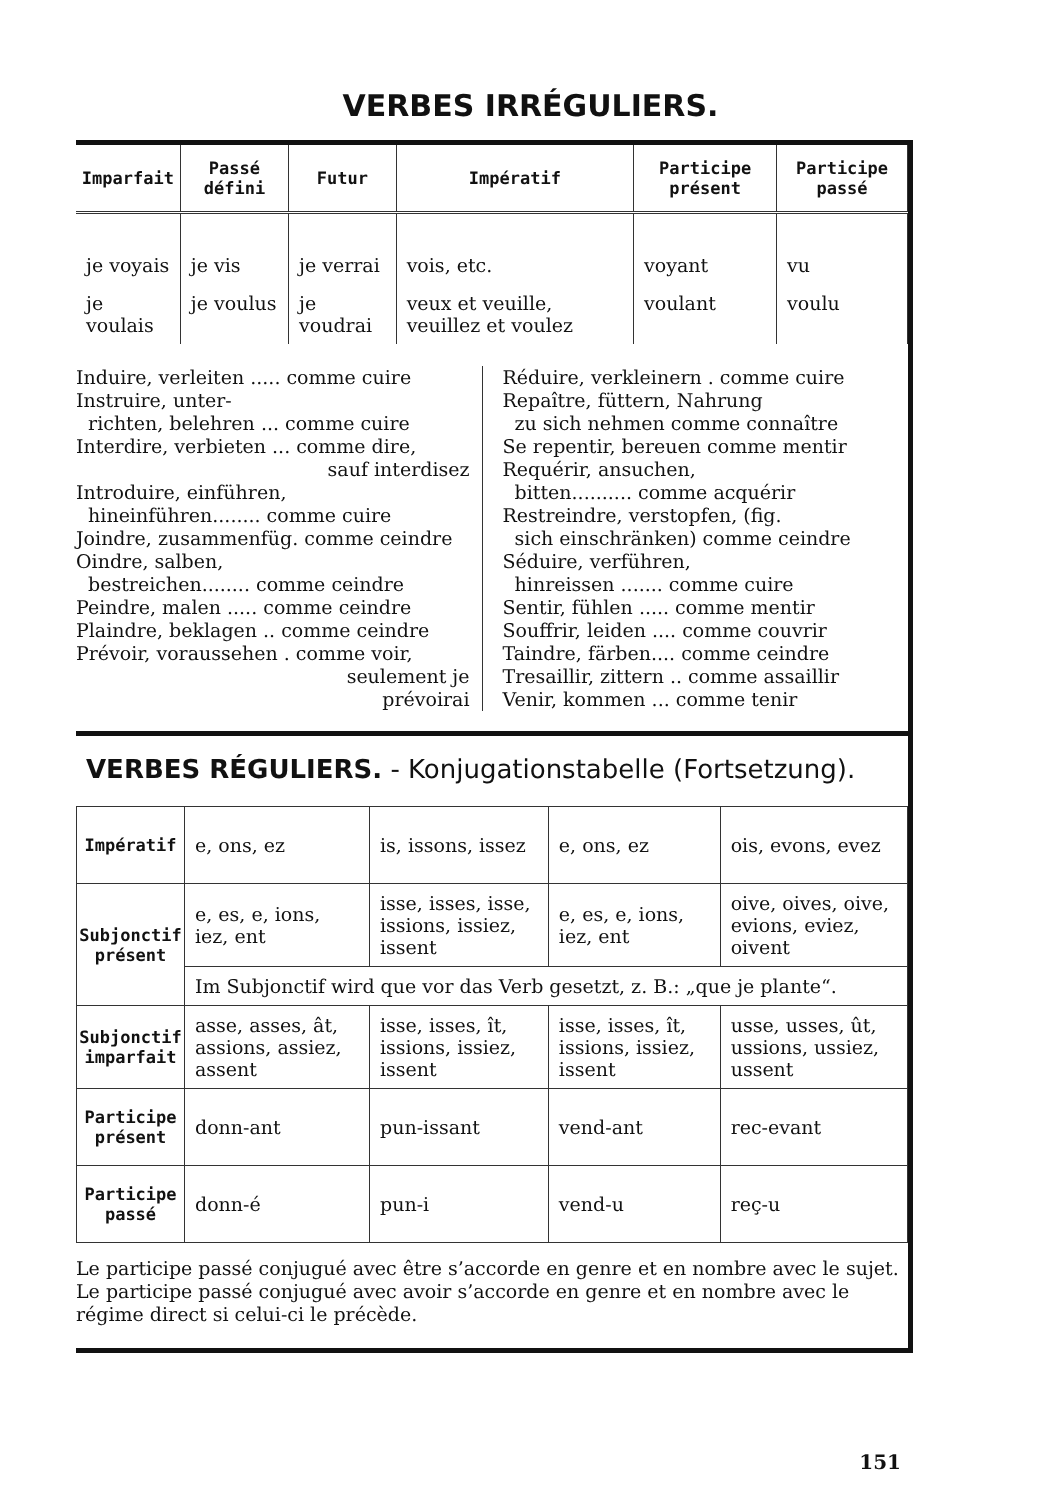VERBES IRRÉGULIERS.
| Imparfait | Passé défini | Futur | Impératif | Participe présent | Participe passé |
| --- | --- | --- | --- | --- | --- |
| je voyais | je vis | je verrai | vois, etc. | voyant | vu |
| je voulais | je voulus | je voudrai | veux et veuille, veuillez et voulez | voulant | voulu |
Induire, verleiten ..... comme cuire
Instruire, unter-
richten, belehren ... comme cuire
Interdire, verbieten ... comme dire,
sauf interdisez
Introduire, einführen,
hineinführen........ comme cuire
Joindre, zusammenfüg. comme ceindre
Oindre, salben,
bestreichen........ comme ceindre
Peindre, malen ..... comme ceindre
Plaindre, beklagen .. comme ceindre
Prévoir, voraussehen . comme voir,
seulement je
prévoirai
Réduire, verkleinern . comme cuire
Repaître, füttern, Nahrung
zu sich nehmen comme connaître
Se repentir, bereuen comme mentir
Requérir, ansuchen,
bitten.......... comme acquérir
Restreindre, verstopfen, (fig.
sich einschränken) comme ceindre
Séduire, verführen,
hinreissen ....... comme cuire
Sentir, fühlen ..... comme mentir
Souffrir, leiden .... comme couvrir
Taindre, färben.... comme ceindre
Tresaillir, zittern .. comme assaillir
Venir, kommen ... comme tenir
VERBES RÉGULIERS. - Konjugationstabelle (Fortsetzung).
| Impératif | e, ons, ez | is, issons, issez | e, ons, ez | ois, evons, evez |
| Subjonctif présent | e, es, e, ions, iez, ent | isse, isses, isse, issions, issiez, issent | e, es, e, ions, iez, ent | oive, oives, oive, evions, eviez, oivent |
| | Im Subjonctif wird que vor das Verb gesetzt, z. B.: „que je plante“. | | | |
| Subjonctif imparfait | asse, asses, ât, assions, assiez, assent | isse, isses, ît, issions, issiez, issent | isse, isses, ît, issions, issiez, issent | usse, usses, ût, ussions, ussiez, ussent |
| Participe présent | donn-ant | pun-issant | vend-ant | rec-evant |
| Participe passé | donn-é | pun-i | vend-u | reç-u |
Le participe passé conjugué avec être s’accorde en genre et en nombre avec le sujet.
Le participe passé conjugué avec avoir s’accorde en genre et en nombre avec le régime direct si celui-ci le précède.
151